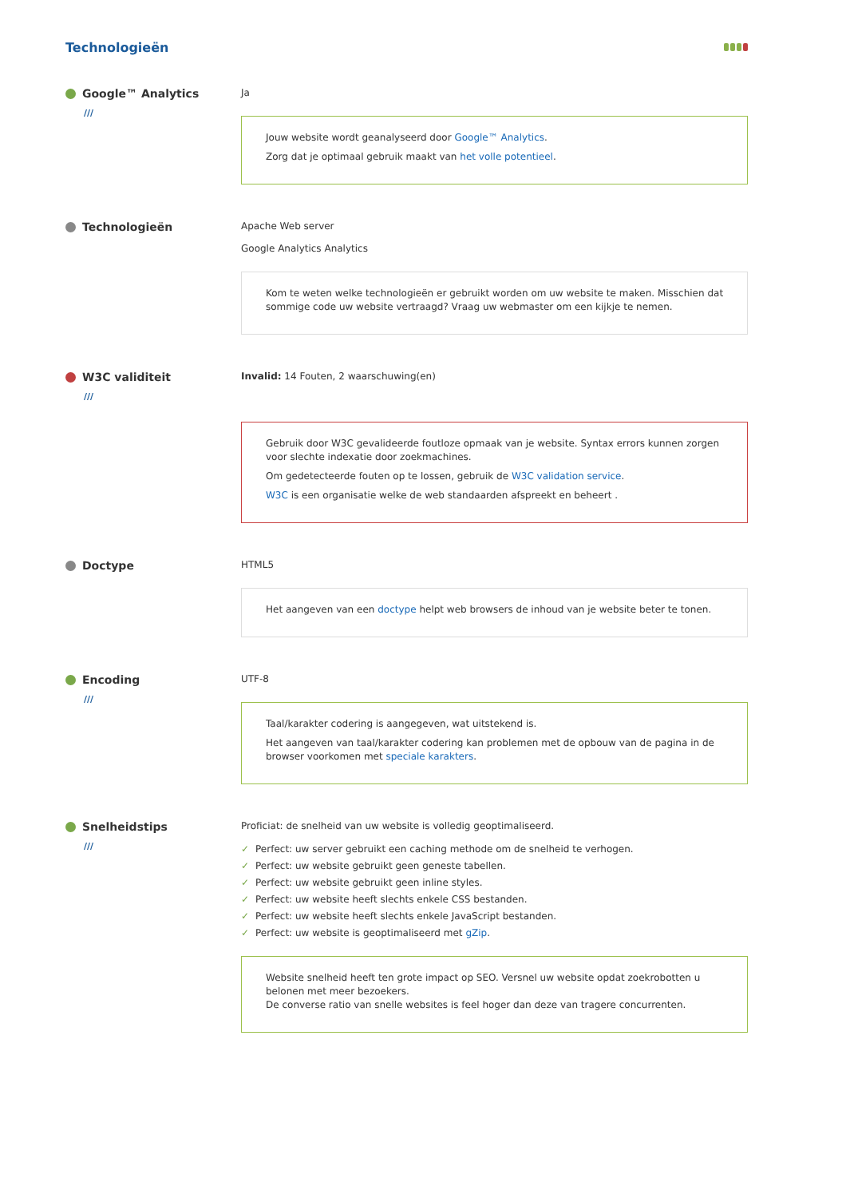Technologieën
Google™ Analytics
///
Ja
Jouw website wordt geanalyseerd door Google™ Analytics.
Zorg dat je optimaal gebruik maakt van het volle potentieel.
Technologieën
Apache Web server
Google Analytics Analytics
Kom te weten welke technologieën er gebruikt worden om uw website te maken. Misschien dat sommige code uw website vertraagd? Vraag uw webmaster om een kijkje te nemen.
W3C validiteit
///
Invalid: 14 Fouten, 2 waarschuwing(en)
Gebruik door W3C gevalideerde foutloze opmaak van je website. Syntax errors kunnen zorgen voor slechte indexatie door zoekmachines.
Om gedetecteerde fouten op te lossen, gebruik de W3C validation service.
W3C is een organisatie welke de web standaarden afspreekt en beheert .
Doctype
HTML5
Het aangeven van een doctype helpt web browsers de inhoud van je website beter te tonen.
Encoding
///
UTF-8
Taal/karakter codering is aangegeven, wat uitstekend is.
Het aangeven van taal/karakter codering kan problemen met de opbouw van de pagina in de browser voorkomen met speciale karakters.
Snelheidstips
///
Proficiat: de snelheid van uw website is volledig geoptimaliseerd.
✓ Perfect: uw server gebruikt een caching methode om de snelheid te verhogen.
✓ Perfect: uw website gebruikt geen geneste tabellen.
✓ Perfect: uw website gebruikt geen inline styles.
✓ Perfect: uw website heeft slechts enkele CSS bestanden.
✓ Perfect: uw website heeft slechts enkele JavaScript bestanden.
✓ Perfect: uw website is geoptimaliseerd met gZip.
Website snelheid heeft ten grote impact op SEO. Versnel uw website opdat zoekrobotten u belonen met meer bezoekers.
De converse ratio van snelle websites is feel hoger dan deze van tragere concurrenten.